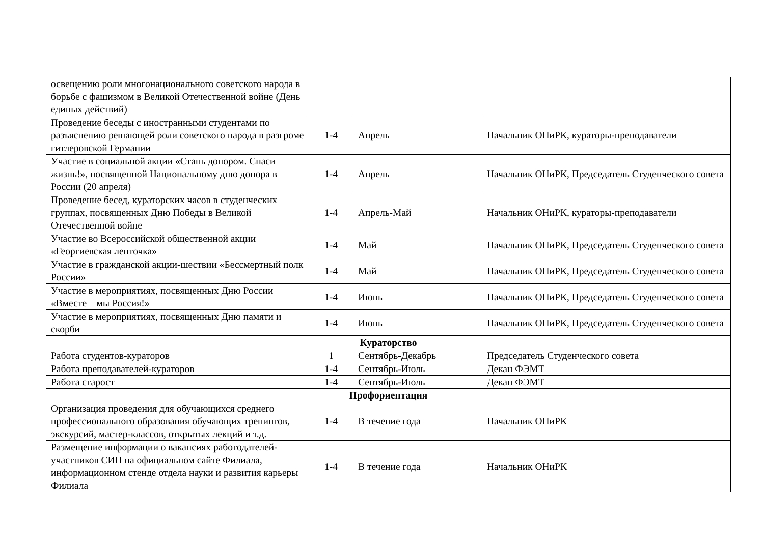| освещению роли многонационального советского народа в борьбе с фашизмом в Великой Отечественной войне (День единых действий) | | | |
| Проведение беседы с иностранными студентами по разъяснению решающей роли советского народа в разгроме гитлеровской Германии | 1-4 | Апрель | Начальник ОНиРК, кураторы-преподаватели |
| Участие в социальной акции «Стань донором. Спаси жизнь!», посвященной Национальному дню донора в России (20 апреля) | 1-4 | Апрель | Начальник ОНиРК, Председатель Студенческого совета |
| Проведение бесед, кураторских часов в студенческих группах, посвященных Дню Победы в Великой Отечественной войне | 1-4 | Апрель-Май | Начальник ОНиРК, кураторы-преподаватели |
| Участие во Всероссийской общественной акции «Георгиевская ленточка» | 1-4 | Май | Начальник ОНиРК, Председатель Студенческого совета |
| Участие в гражданской акции-шествии «Бессмертный полк России» | 1-4 | Май | Начальник ОНиРК, Председатель Студенческого совета |
| Участие в мероприятиях, посвященных Дню России «Вместе – мы Россия!» | 1-4 | Июнь | Начальник ОНиРК, Председатель Студенческого совета |
| Участие в мероприятиях, посвященных Дню памяти и скорби | 1-4 | Июнь | Начальник ОНиРК, Председатель Студенческого совета |
| Кураторство | | | |
| Работа студентов-кураторов | 1 | Сентябрь-Декабрь | Председатель Студенческого совета |
| Работа преподавателей-кураторов | 1-4 | Сентябрь-Июль | Декан ФЭМТ |
| Работа старост | 1-4 | Сентябрь-Июль | Декан ФЭМТ |
| Профориентация | | | |
| Организация проведения для обучающихся среднего профессионального образования обучающих тренингов, экскурсий, мастер-классов, открытых лекций и т.д. | 1-4 | В течение года | Начальник ОНиРК |
| Размещение информации о вакансиях работодателей-участников СИП на официальном сайте Филиала, информационном стенде отдела науки и развития карьеры Филиала | 1-4 | В течение года | Начальник ОНиРК |